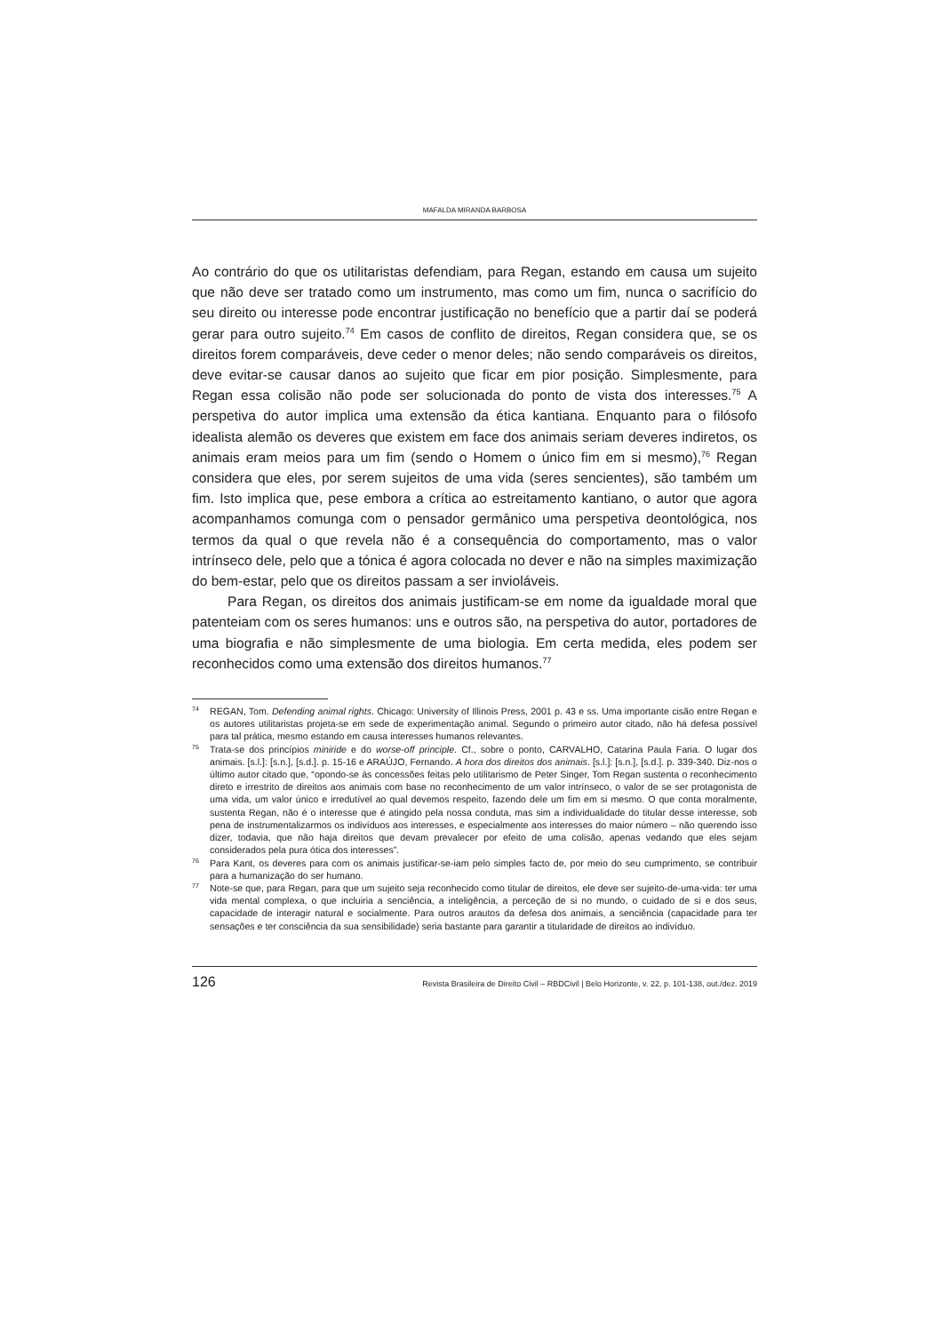MAFALDA MIRANDA BARBOSA
Ao contrário do que os utilitaristas defendiam, para Regan, estando em causa um sujeito que não deve ser tratado como um instrumento, mas como um fim, nunca o sacrifício do seu direito ou interesse pode encontrar justificação no benefício que a partir daí se poderá gerar para outro sujeito.<sup>74</sup> Em casos de conflito de direitos, Regan considera que, se os direitos forem comparáveis, deve ceder o menor deles; não sendo comparáveis os direitos, deve evitar-se causar danos ao sujeito que ficar em pior posição. Simplesmente, para Regan essa colisão não pode ser solucionada do ponto de vista dos interesses.<sup>75</sup> A perspetiva do autor implica uma extensão da ética kantiana. Enquanto para o filósofo idealista alemão os deveres que existem em face dos animais seriam deveres indiretos, os animais eram meios para um fim (sendo o Homem o único fim em si mesmo),<sup>76</sup> Regan considera que eles, por serem sujeitos de uma vida (seres sencientes), são também um fim. Isto implica que, pese embora a crítica ao estreitamento kantiano, o autor que agora acompanhamos comunga com o pensador germânico uma perspetiva deontológica, nos termos da qual o que revela não é a consequência do comportamento, mas o valor intrínseco dele, pelo que a tónica é agora colocada no dever e não na simples maximização do bem-estar, pelo que os direitos passam a ser invioláveis.
Para Regan, os direitos dos animais justificam-se em nome da igualdade moral que patenteiam com os seres humanos: uns e outros são, na perspetiva do autor, portadores de uma biografia e não simplesmente de uma biologia. Em certa medida, eles podem ser reconhecidos como uma extensão dos direitos humanos.<sup>77</sup>
74 REGAN, Tom. Defending animal rights. Chicago: University of Illinois Press, 2001 p. 43 e ss. Uma importante cisão entre Regan e os autores utilitaristas projeta-se em sede de experimentação animal. Segundo o primeiro autor citado, não há defesa possível para tal prática, mesmo estando em causa interesses humanos relevantes.
75 Trata-se dos princípios miniride e do worse-off principle. Cf., sobre o ponto, CARVALHO, Catarina Paula Faria. O lugar dos animais. [s.l.]: [s.n.], [s.d.]. p. 15-16 e ARAÚJO, Fernando. A hora dos direitos dos animais. [s.l.]: [s.n.], [s.d.]. p. 339-340. Diz-nos o último autor citado que, “opondo-se às concessões feitas pelo utilitarismo de Peter Singer, Tom Regan sustenta o reconhecimento direto e irrestrito de direitos aos animais com base no reconhecimento de um valor intrínseco, o valor de se ser protagonista de uma vida, um valor único e irredutível ao qual devemos respeito, fazendo dele um fim em si mesmo. O que conta moralmente, sustenta Regan, não é o interesse que é atingido pela nossa conduta, mas sim a individualidade do titular desse interesse, sob pena de instrumentalizarmos os indivíduos aos interesses, e especialmente aos interesses do maior número – não querendo isso dizer, todavia, que não haja direitos que devam prevalecer por efeito de uma colisão, apenas vedando que eles sejam considerados pela pura ótica dos interesses”.
76 Para Kant, os deveres para com os animais justificar-se-iam pelo simples facto de, por meio do seu cumprimento, se contribuir para a humanização do ser humano.
77 Note-se que, para Regan, para que um sujeito seja reconhecido como titular de direitos, ele deve ser sujeito-de-uma-vida: ter uma vida mental complexa, o que incluiria a senciência, a inteligência, a perceção de si no mundo, o cuidado de si e dos seus, capacidade de interagir natural e socialmente. Para outros arautos da defesa dos animais, a senciência (capacidade para ter sensações e ter consciência da sua sensibilidade) seria bastante para garantir a titularidade de direitos ao indivíduo.
126 Revista Brasileira de Direito Civil – RBDCivil | Belo Horizonte, v. 22, p. 101-138, out./dez. 2019